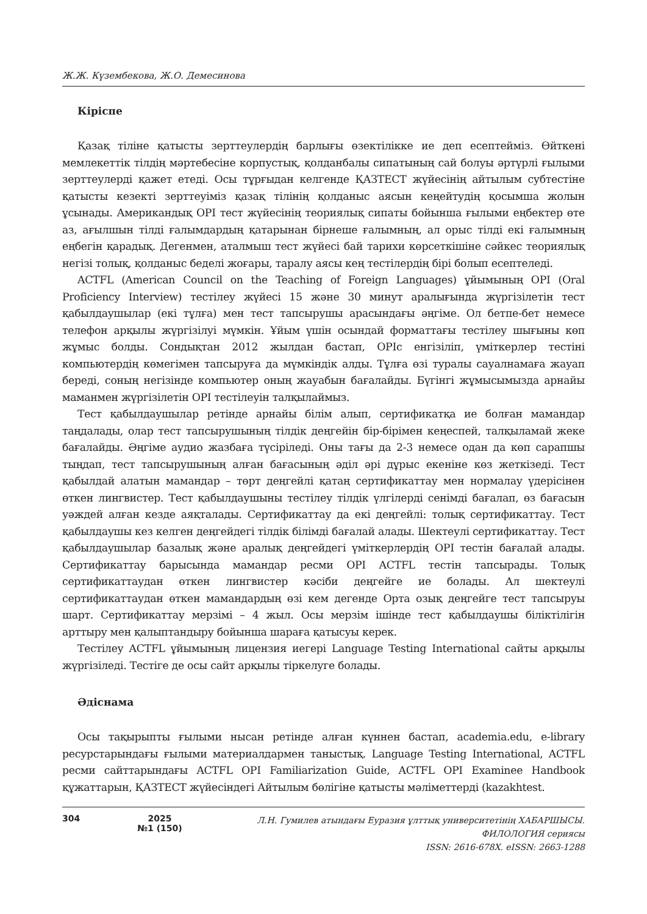Ж.Ж. Күзембекова, Ж.О. Демесинова
Кіріспе
Қазақ тіліне қатысты зерттеулердің барлығы өзектілікке ие деп есептейміз. Өйткені мемлекеттік тілдің мәртебесіне корпустық, қолданбалы сипатының сай болуы әртүрлі ғылыми зерттеулерді қажет етеді. Осы тұрғыдан келгенде ҚАЗТЕСТ жүйесінің айтылым субтестіне қатысты кезекті зерттеуіміз қазақ тілінің қолданыс аясын кеңейтудің қосымша жолын ұсынады. Американдық OPI тест жүйесінің теориялық сипаты бойынша ғылыми еңбектер өте аз, ағылшын тілді ғалымдардың қатарынан бірнеше ғалымның, ал орыс тілді екі ғалымның еңбегін қарадық. Дегенмен, аталмыш тест жүйесі бай тарихи көрсеткішіне сәйкес теориялық негізі толық, қолданыс беделі жоғары, таралу аясы кең тестілердің бірі болып есептеледі.
ACTFL (American Council on the Teaching of Foreign Languages) ұйымының OPI (Oral Proficiency Interview) тестілеу жүйесі 15 және 30 минут аралығында жүргізілетін тест қабылдаушылар (екі тұлға) мен тест тапсырушы арасындағы әңгіме. Ол бетпе-бет немесе телефон арқылы жүргізілуі мүмкін. Ұйым үшін осындай форматтағы тестілеу шығыны көп жұмыс болды. Сондықтан 2012 жылдан бастап, OPIc енгізіліп, үміткерлер тестіні компьютердің көмегімен тапсыруға да мүмкіндік алды. Тұлға өзі туралы сауалнамаға жауап береді, соның негізінде компьютер оның жауабын бағалайды. Бүгінгі жұмысымызда арнайы маманмен жүргізілетін OPI тестілеуін талқылаймыз.
Тест қабылдаушылар ретінде арнайы білім алып, сертификатқа ие болған мамандар таңдалады, олар тест тапсырушының тілдік деңгейін бір-бірімен кеңеспей, талқыламай жеке бағалайды. Әңгіме аудио жазбаға түсіріледі. Оны тағы да 2-3 немесе одан да көп сарапшы тыңдап, тест тапсырушының алған бағасының әділ әрі дұрыс екеніне көз жеткізеді. Тест қабылдай алатын мамандар – төрт деңгейлі қатаң сертификаттау мен нормалау үдерісінен өткен лингвистер. Тест қабылдаушыны тестілеу тілдік үлгілерді сенімді бағалап, өз бағасын уәждей алған кезде аяқталады. Сертификаттау да екі деңгейлі: толық сертификаттау. Тест қабылдаушы кез келген деңгейдегі тілдік білімді бағалай алады. Шектеулі сертификаттау. Тест қабылдаушылар базалық және аралық деңгейдегі үміткерлердің OPI тестін бағалай алады. Сертификаттау барысында мамандар ресми OPI ACTFL тестін тапсырады. Толық сертификаттаудан өткен лингвистер кәсіби деңгейге ие болады. Ал шектеулі сертификаттаудан өткен мамандардың өзі кем дегенде Орта озық деңгейге тест тапсыруы шарт. Сертификаттау мерзімі – 4 жыл. Осы мерзім ішінде тест қабылдаушы біліктілігін арттыру мен қалыптандыру бойынша шараға қатысуы керек.
Тестілеу ACTFL ұйымының лицензия иегері Language Testing International сайты арқылы жүргізіледі. Тестіге де осы сайт арқылы тіркелуге болады.
Әдіснама
Осы тақырыпты ғылыми нысан ретінде алған күннен бастап, academia.edu, e-library ресурстарындағы ғылыми материалдармен таныстық. Language Testing International, ACTFL ресми сайттарындағы ACTFL OPI Familiarization Guide, ACTFL OPI Examinee Handbook құжаттарын, ҚАЗТЕСТ жүйесіндегі Айтылым бөлігіне қатысты мәліметтерді (kazakhtest.
304 2025
№1 (150)
Л.Н. Гумилев атындағы Еуразия ұлттық университетінің ХАБАРШЫСЫ.
ФИЛОЛОГИЯ сериясы
ISSN: 2616-678X. eISSN: 2663-1288